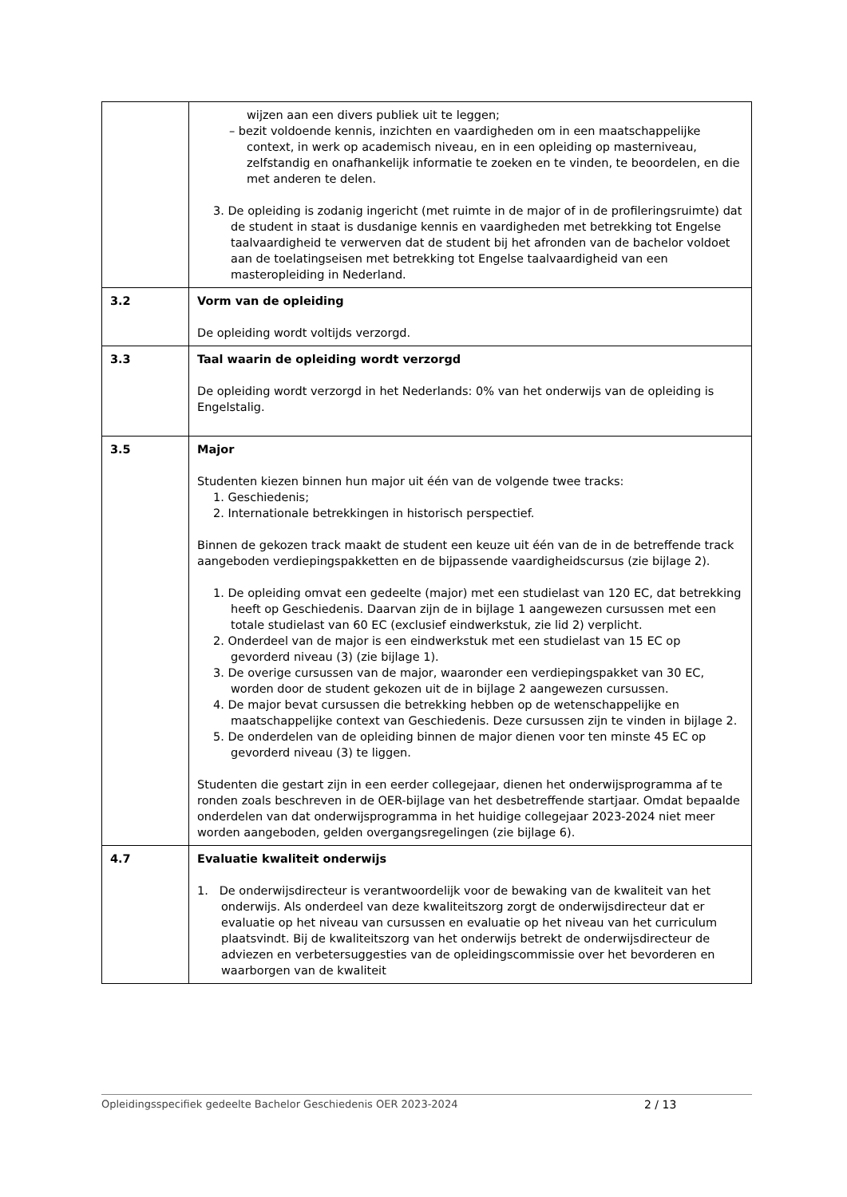| | wijzen aan een divers publiek uit te leggen; – bezit voldoende kennis, inzichten en vaardigheden om in een maatschappelijke context, in werk op academisch niveau, en in een opleiding op masterniveau, zelfstandig en onafhankelijk informatie te zoeken en te vinden, te beoordelen, en die met anderen te delen. 3. De opleiding is zodanig ingericht (met ruimte in de major of in de profileringsruimte) dat de student in staat is dusdanige kennis en vaardigheden met betrekking tot Engelse taalvaardigheid te verwerven dat de student bij het afronden van de bachelor voldoet aan de toelatingseisen met betrekking tot Engelse taalvaardigheid van een masteropleiding in Nederland. |
| 3.2 | Vorm van de opleiding De opleiding wordt voltijds verzorgd. |
| 3.3 | Taal waarin de opleiding wordt verzorgd De opleiding wordt verzorgd in het Nederlands: 0% van het onderwijs van de opleiding is Engelstalig. |
| 3.5 | Major Studenten kiezen binnen hun major uit één van de volgende twee tracks: 1. Geschiedenis; 2. Internationale betrekkingen in historisch perspectief. Binnen de gekozen track maakt de student een keuze uit één van de in de betreffende track aangeboden verdiepingspakketten en de bijpassende vaardigheidscursus (zie bijlage 2). 1. De opleiding omvat een gedeelte (major) met een studielast van 120 EC, dat betrekking heeft op Geschiedenis. Daarvan zijn de in bijlage 1 aangewezen cursussen met een totale studielast van 60 EC (exclusief eindwerkstuk, zie lid 2) verplicht. 2. Onderdeel van de major is een eindwerkstuk met een studielast van 15 EC op gevorderd niveau (3) (zie bijlage 1). 3. De overige cursussen van de major, waaronder een verdiepingspakket van 30 EC, worden door de student gekozen uit de in bijlage 2 aangewezen cursussen. 4. De major bevat cursussen die betrekking hebben op de wetenschappelijke en maatschappelijke context van Geschiedenis. Deze cursussen zijn te vinden in bijlage 2. 5. De onderdelen van de opleiding binnen de major dienen voor ten minste 45 EC op gevorderd niveau (3) te liggen. Studenten die gestart zijn in een eerder collegejaar, dienen het onderwijsprogramma af te ronden zoals beschreven in de OER-bijlage van het desbetreffende startjaar. Omdat bepaalde onderdelen van dat onderwijsprogramma in het huidige collegejaar 2023-2024 niet meer worden aangeboden, gelden overgangsregelingen (zie bijlage 6). |
| 4.7 | Evaluatie kwaliteit onderwijs 1. De onderwijsdirecteur is verantwoordelijk voor de bewaking van de kwaliteit van het onderwijs. Als onderdeel van deze kwaliteitszorg zorgt de onderwijsdirecteur dat er evaluatie op het niveau van cursussen en evaluatie op het niveau van het curriculum plaatsvindt. Bij de kwaliteitszorg van het onderwijs betrekt de onderwijsdirecteur de adviezen en verbetersuggesties van de opleidingscommissie over het bevorderen en waarborgen van de kwaliteit |
Opleidingsspecifiek gedeelte Bachelor Geschiedenis OER 2023-2024 2 / 13